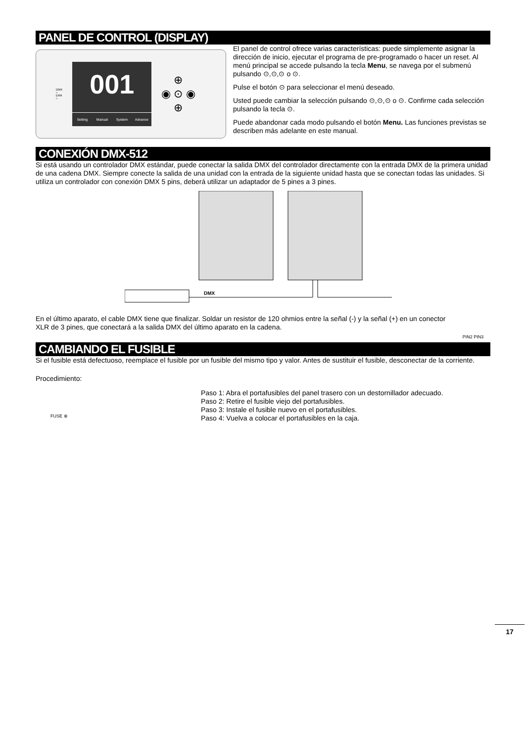PANEL DE CONTROL (DISPLAY)
DMX
○
ERR
○
001
Setting Manual System Advance
⊕
◉ ⊙ ◉
⊕
El panel de control ofrece varias características: puede simplemente asignar la dirección de inicio, ejecutar el programa de pre-programado o hacer un reset. Al menú principal se accede pulsando la tecla Menu, se navega por el submenú pulsando ⊙,⊙,⊙ o ⊙.
Pulse el botón ⊙ para seleccionar el menú deseado.
Usted puede cambiar la selección pulsando ⊙,⊙,⊙ o ⊙. Confirme cada selección pulsando la tecla ⊙.
Puede abandonar cada modo pulsando el botón Menu. Las funciones previstas se describen más adelante en este manual.
CONEXIÓN DMX-512
Si está usando un controlador DMX estándar, puede conectar la salida DMX del controlador directamente con la entrada DMX de la primera unidad de una cadena DMX. Siempre conecte la salida de una unidad con la entrada de la siguiente unidad hasta que se conectan todas las unidades. Si utiliza un controlador con conexión DMX 5 pins, deberá utilizar un adaptador de 5 pines a 3 pines.
DMX
En el último aparato, el cable DMX tiene que finalizar. Soldar un resistor de 120 ohmios entre la señal (-) y la señal (+) en un conector XLR de 3 pines, que conectará a la salida DMX del último aparato en la cadena.
PIN2 PIN3
CAMBIANDO EL FUSIBLE
Si el fusible está defectuoso, reemplace el fusible por un fusible del mismo tipo y valor. Antes de sustituir el fusible, desconectar de la corriente.
Procedimiento:
FUSE ⊗
Paso 1: Abra el portafusibles del panel trasero con un destornillador adecuado.
Paso 2: Retire el fusible viejo del portafusibles.
Paso 3: Instale el fusible nuevo en el portafusibles.
Paso 4: Vuelva a colocar el portafusibles en la caja.
17